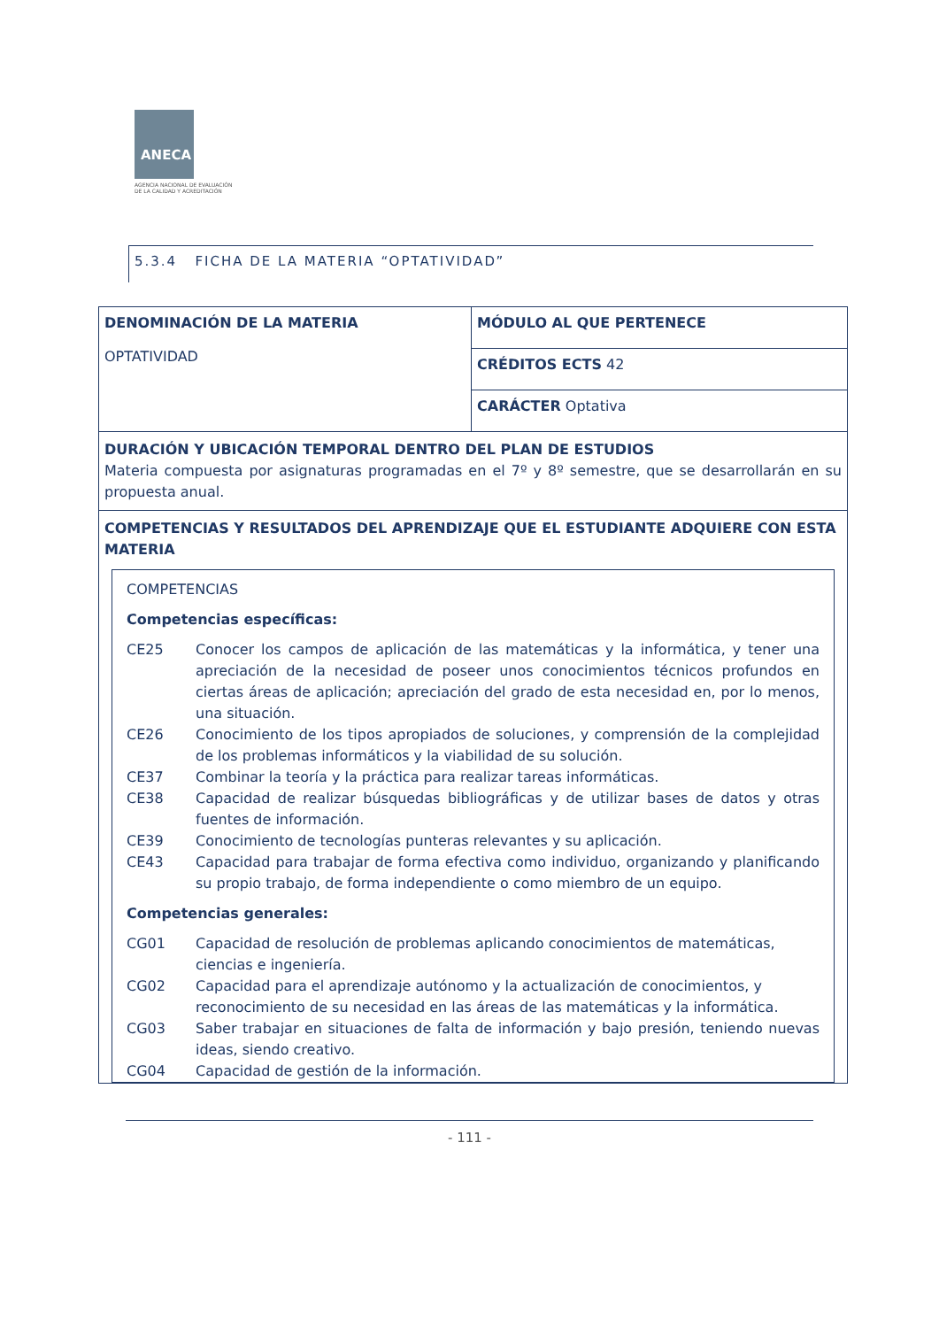ANECA
AGENCIA NACIONAL DE EVALUACIÓN
DE LA CALIDAD Y ACREDITACIÓN
5.3.4 FICHA DE LA MATERIA “OPTATIVIDAD”
| DENOMINACIÓN DE LA MATERIA OPTATIVIDAD | MÓDULO AL QUE PERTENECE |
| | CRÉDITOS ECTS 42 |
| | CARÁCTER Optativa |
| DURACIÓN Y UBICACIÓN TEMPORAL DENTRO DEL PLAN DE ESTUDIOS Materia compuesta por asignaturas programadas en el 7º y 8º semestre, que se desarrollarán en su propuesta anual. | |
| COMPETENCIAS Y RESULTADOS DEL APRENDIZAJE QUE EL ESTUDIANTE ADQUIERE CON ESTA MATERIA COMPETENCIAS Competencias específicas: CE25 Conocer los campos de aplicación de las matemáticas y la informática, y tener una apreciación de la necesidad de poseer unos conocimientos técnicos profundos en ciertas áreas de aplicación; apreciación del grado de esta necesidad en, por lo menos, una situación. CE26 Conocimiento de los tipos apropiados de soluciones, y comprensión de la complejidad de los problemas informáticos y la viabilidad de su solución. CE37 Combinar la teoría y la práctica para realizar tareas informáticas. CE38 Capacidad de realizar búsquedas bibliográficas y de utilizar bases de datos y otras fuentes de información. CE39 Conocimiento de tecnologías punteras relevantes y su aplicación. CE43 Capacidad para trabajar de forma efectiva como individuo, organizando y planificando su propio trabajo, de forma independiente o como miembro de un equipo. Competencias generales: CG01 Capacidad de resolución de problemas aplicando conocimientos de matemáticas, ciencias e ingeniería. CG02 Capacidad para el aprendizaje autónomo y la actualización de conocimientos, y reconocimiento de su necesidad en las áreas de las matemáticas y la informática. CG03 Saber trabajar en situaciones de falta de información y bajo presión, teniendo nuevas ideas, siendo creativo. CG04 Capacidad de gestión de la información. | |
- 111 -